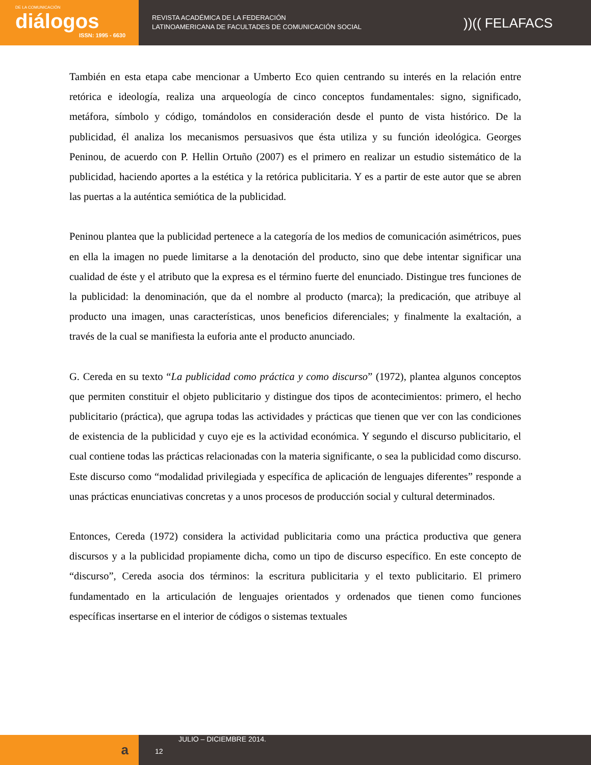DE LA COMUNICACIÓN
diálogos
ISSN: 1995 - 6630
REVISTA ACADÉMICA DE LA FEDERACIÓN
LATINOAMERICANA DE FACULTADES DE COMUNICACIÓN SOCIAL
))(( FELAFACS
También en esta etapa cabe mencionar a Umberto Eco quien centrando su interés en la relación entre retórica e ideología, realiza una arqueología de cinco conceptos fundamentales: signo, significado, metáfora, símbolo y código, tomándolos en consideración desde el punto de vista histórico. De la publicidad, él analiza los mecanismos persuasivos que ésta utiliza y su función ideológica. Georges Peninou, de acuerdo con P. Hellin Ortuño (2007) es el primero en realizar un estudio sistemático de la publicidad, haciendo aportes a la estética y la retórica publicitaria. Y es a partir de este autor que se abren las puertas a la auténtica semiótica de la publicidad.
Peninou plantea que la publicidad pertenece a la categoría de los medios de comunicación asimétricos, pues en ella la imagen no puede limitarse a la denotación del producto, sino que debe intentar significar una cualidad de éste y el atributo que la expresa es el término fuerte del enunciado. Distingue tres funciones de la publicidad: la denominación, que da el nombre al producto (marca); la predicación, que atribuye al producto una imagen, unas características, unos beneficios diferenciales; y finalmente la exaltación, a través de la cual se manifiesta la euforia ante el producto anunciado.
G. Cereda en su texto “La publicidad como práctica y como discurso” (1972), plantea algunos conceptos que permiten constituir el objeto publicitario y distingue dos tipos de acontecimientos: primero, el hecho publicitario (práctica), que agrupa todas las actividades y prácticas que tienen que ver con las condiciones de existencia de la publicidad y cuyo eje es la actividad económica. Y segundo el discurso publicitario, el cual contiene todas las prácticas relacionadas con la materia significante, o sea la publicidad como discurso. Este discurso como “modalidad privilegiada y específica de aplicación de lenguajes diferentes” responde a unas prácticas enunciativas concretas y a unos procesos de producción social y cultural determinados.
Entonces, Cereda (1972) considera la actividad publicitaria como una práctica productiva que genera discursos y a la publicidad propiamente dicha, como un tipo de discurso específico. En este concepto de “discurso”, Cereda asocia dos términos: la escritura publicitaria y el texto publicitario. El primero fundamentado en la articulación de lenguajes orientados y ordenados que tienen como funciones específicas insertarse en el interior de códigos o sistemas textuales
a
JULIO – DICIEMBRE 2014.
12